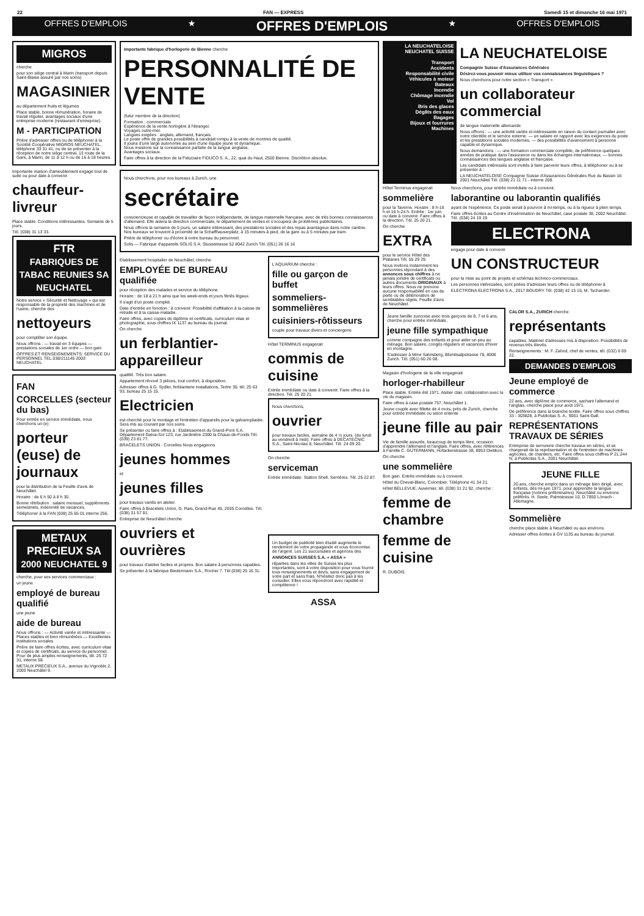22 FAN — EXPRESS Samedi 15 et dimanche 16 mai 1971
OFFRES D'EMPLOIS ★ OFFRES D'EMPLOIS ★ OFFRES D'EMPLOIS
MIGROS
cherche
pour son siège central à Marin (transport depuis Saint-Blaise assuré par nos soins)
MAGASINIER
au département fruits et légumes
Place stable, bonne rémunération, horaire de travail régulier, avantages sociaux d'une entreprise moderne (restaurant d'entreprise).
M - PARTICIPATION
Prière d'adresser offres ou de téléphoner à la Société Coopérative MIGROS NEUCHATEL, téléphone 33 31 41, ou de se présenter à la réception de notre siège central, 13 route de la Gare, à Marin, de 11 à 12 h ou de 16 à 18 heures.
Importante maison d'ameublement engage tout de suite ou pour date à convenir
chauffeur-livreur
Place stable. Conditions intéressantes. Semaine de 5 jours.
Tél. (038) 31 13 33.
FTR
FABRIQUES DE TABAC REUNIES SA NEUCHATEL
Notre service « Sécurité et Nettoyage » qui est responsable de la propreté des machines et de l'usine, cherche des
nettoyeurs
pour compléter son équipe.
Nous offrons : — travail en 3 équipes — prestations sociales de 1er ordre — bon gain
OFFRES ET RENSEIGNEMENTS: SERVICE DU PERSONNEL TEL.038/211145 2003 NEUCHATEL
FAN
CORCELLES (secteur du bas)
Pour entrée en service immédiate, nous cherchons un (e)
porteur (euse) de journaux
pour la distribution de la Feuille d'avis de Neuchâtel.
Horaire : de 6 h 50 à 8 h 30.
Bonne rétribution : salaire mensuel, suppléments semestriels, indemnité de vacances.
Téléphoner à la FAN (038) 25 65 01 interne 256.
METAUX PRECIEUX SA
2000 NEUCHATEL 9
cherche, pour ses services commerciaux :
un jeune
employé de bureau qualifié
une jeune
aide de bureau
Nous offrons : — Activité variée et intéressante — Places stables et bien rémunérées — Excellentes institutions sociales
Prière de faire offres écrites, avec curriculum vitae et copies de certificats, au service du personnel. Pour de plus amples renseignements, tél. 25 72 31, interne 58.
METAUX PRÉCIEUX S.A., avenue du Vignoble 2, 2000 Neuchâtel 9.
Importante fabrique d'horlogerie de Bienne cherche
PERSONNALITÉ DE VENTE
(futur membre de la direction)
Formation : commerciale
Expérience de la vente horlogère à l'étranger.
Voyages outre-mer.
Langues exigées : anglais, allemand, français.
Le poste offre de grandes possibilités à candidat rompu à la vente de montres de qualité.
Il jouira d'une large autonomie au sein d'une équipe jeune et dynamique.
Nous insistons sur la connaissance parfaite de la langue anglaise.
Avantages sociaux.
Faire offres à la direction de la Fiduciaire FIDUCO S. A., 22, quai du Haut, 2500 Bienne. Discrétion absolue.
Nous cherchons, pour nos bureaux à Zurich, une
secrétaire
consciencieuse et capable de travailler de façon indépendante, de langue maternelle française, avec de très bonnes connaissances d'allemand. Elle aidera la direction commerciale, le département de ventes et s'occupera de problèmes publicitaires.
Nous offrons la semaine de 5 jours, un salaire intéressant, des prestations sociales et des repas avantageux dans notre cantine. Nos bureaux se trouvent à proximité de la Schaffhauserplatz, à 15 minutes à pied, de la gare ou à 5 minutes par tram.
Prière de téléphoner ou d'écrire à notre bureau du personnel.
Solis — Fabrique d'appareils SOLIS S.A. Stussistrasse 52 8042 Zurich Tél. (051) 26 16 16
Etablissement hospitalier de Neuchâtel, cherche
EMPLOYÉE DE BUREAU qualifiée
pour réception des malades et service du téléphone.
Horaire : de 18 à 21 h ainsi que les week-ends et jours fériés légaux.
Il s'agit d'un poste complet.
Date d'entrée en fonction : à convenir. Possibilité d'affiliation à la caisse de retraite et à la caisse-maladie.
Faire offres, avec copies de diplôme et certificats, curriculum vitae et photographie, sous chiffres IX 1137 au bureau du journal.
On cherche
un ferblantier-appareilleur
qualifié. Très bon salaire.
Appartement rénové 3 pièces, tout confort, à disposition.
Adresser offres à G. Sydler, ferblanterie installations, Tertre 30, tél. 25 63 93, bureau 25 15 15.
Electricien
est cherché pour le montage et l'entretien d'appareils pour la galvanoplastie. Sera mis au courant par nos soins.
Se présenter ou faire offres à : Etablissement du Grand-Pont S.A. Département Galva-Sol 123, rue Jardinière 2300 la Chaux-de-Fonds Tél. (039) 23 81 77.
BRACELETS UNION - Corcelles Nous engageons
jeunes hommes
et
jeunes filles
pour travaux variés en atelier.
Faire offres à Bracelets Union, G. Rais, Grand-Rue 45, 2035 Corcelles. Tél. (038) 31 57 81.
Entreprise de Neuchâtel cherche
ouvriers et ouvrières
pour travaux d'atelier faciles et propres. Bon salaire à personnes capables.
Se présenter à la fabrique Biedermann S.A., Rocher 7. Tél.(038) 25 16 31.
L'AQUARIUM cherche :
fille ou garçon de buffet
sommeliers-sommelières
cuisiniers-rôtisseurs
couple pour travaux divers et conciergerie
Hôtel TERMINUS engagerait
commis de cuisine
Entrée immédiate ou date à convenir. Faire offres à la direction. Tél. 25 20 21.
Nous cherchons,
ouvrier
pour travaux faciles, semaine de 4 ½ jours. (du lundi au vendredi à midi). Faire offres à DECATECNIC S.A., Saint-Nicolas 8, Neuchâtel. Tél. 24 09 20.
On cherche
serviceman
Entrée immédiate. Station Shell, Serrières. Tél. 25 22 87.
Un budget de publicité bien étudié augmente le rendement de votre propagande et vous économise de l'argent. Les 21 succursales et agences des
ANNONCES SUISSES S.A. « ASSA »
réparties dans les villes de Suisse les plus importantes, sont à votre disposition pour vous fournir tous renseignements et devis, sans engagement de votre part et sans frais. N'hésitez donc pas à les consulter. Elles vous répondront avec rapidité et compétence !
ASSA
LA NEUCHATELOISE NEUCHATEL SUISSE
Transport
Accidents
Responsabilité civile
Véhicules à moteur
Bateaux
Incendie
Chômage incendie
Vol
Bris des glaces
Dégâts des eaux
Bagages
Bijoux et fourrures
Machines
LA NEUCHATELOISE
Compagnie Suisse d'Assurances Générales
Désirez-vous pouvoir mieux utiliser vos connaissances linguistiques ?
Nous cherchons pour notre section « Transport »
un collaborateur commercial
de langue maternelle allemande
Nous offrons : — une activité variée et intéressante en raison du contact journalier avec notre clientèle et le service externe. — un salaire en rapport avec les exigences du poste et les prestations sociales modernes, — des possibilités d'avancement à personne capable et dynamique.
Nous demandons : — une formation commerciale complète, de préférence quelques années de pratique dans l'assurance ou dans les échanges internationaux. — bonnes connaissances des langues anglaise et française.
Les candidats intéressés sont invités à faire parvenir leurs offres, à téléphoner ou à se présenter à :
LA NEUCHATELOISE Compagnie Suisse d'Assurances Générales Rue du Bassin 16 2001 Neuchâtel Tél. (038) 21 11 71 - interne 208.
Hôtel Terminus engagerait
sommelière
pour la Taverne. Horaire : 8 h-16 h et 16 h-24 h. Entrée : 1er juin ou date à convenir. Faire offres à la direction. Tél. 25 20 21.
On cherche
EXTRA
pour le service Hôtel des Platanes Tél. 55 29 29.
Nous invitons instamment les personnes répondant à des annonces sous chiffres à ne jamais joindre de certificats ou autres documents ORIGINAUX à leurs offres. Nous ne prenons aucune responsabilité en cas de perte ou de détérioration de semblables objets. Feuille d'avis de Neuchâtel.
Nous cherchons, pour entrée immédiate ou à convenir,
laborantine ou laborantin qualifiés
ayant de l'expérience. Ce poste serait à pourvoir à mi-temps, ou à la rigueur à plein temps.
Faire offres écrites au Centre d'insémination de Neuchâtel, case postale 38, 2002 Neuchâtel. Tél. (038) 24 19 19.
ELECTRONA
engage pour date à convenir
UN CONSTRUCTEUR
pour la mise au point de projets et schémas technico-commerciaux.
Les personnes intéressées, sont priées d'adresser leurs offres ou de téléphoner à
ELECTRONA ELECTRONA S.A., 2017 BOUDRY Tél. (038) 42 15 15, M. Tschander.
Jeune famille zuricoise avec trois garçons de 8, 7 et 6 ans, cherche pour entrée immédiate,
jeune fille sympathique
comme compagne des enfants et pour aider un peu au ménage. Bon salaire, congés réguliers et vacances d'hiver en montagne.
S'adresser à Mme Salvisberg, Blümlisalpstrasse 78, 8006 Zurich. Tél. (051) 60 26 08.
Magasin d'horlogerie de la ville engagerait
horloger-rhabilleur
Place stable. Entrée été 1971. Atelier clair, collaboration avec la vie du magasin.
Faire offres à case postale 757, Neuchâtel 1.
Jeune couple avec fillette de 4 mois, près de Zurich, cherche pour entrée immédiate ou selon entente
jeune fille au pair
Vie de famille assurée, beaucoup de temps libre, occasion d'apprendre l'allemand et l'anglais. Faire offres, avec références à Famille C. GUTERMANN, Hofackerstrasse 38, 8953 Dietikon.
On cherche
une sommelière
Bon gain. Entrée immédiate ou à convenir.
Hôtel du Cheval-Blanc, Colombier. Téléphone 41 34 21.
Hôtel BELLEVUE, Auvernier, tél. (038) 31 21 92, cherche :
femme de chambre
femme de cuisine
R. DUBOIS.
CALOR S.A., ZURICH cherche
représentants
capables. Matériel d'adresses mis à disposition. Possibilités de revenus très élevés.
Renseignements : M. F. Zahnd, chef de ventes, tél. (032) 6 69 22.
DEMANDES D'EMPLOIS
Jeune employé de commerce
22 ans, avec diplôme de commerce, sachant l'allemand et l'anglais, cherche place pour août 1971.
De préférence dans la branche textile. Faire offres sous chiffres 33 - 303828, à Publicitas S. A., 9001 Saint-Gall.
REPRÉSENTATIONS TRAVAUX DE SÉRIES
Entreprise de serrurerie cherche travaux en séries, et se chargerait de la représentation et de l'entretien de machines agricoles, de chantiers, etc. Faire offres sous chiffres P 21.244 N, à Publicitas S.A., 2001 Neuchâtel.
JEUNE FILLE
20 ans, cherche emploi dans un ménage bien dirigé, avec enfants, dès mi-juin 1971, pour apprendre la langue française (notions préliminaires). Neuchâtel ou environs préférés. H. Seele, Palmstrasse 10, D-7850 Lörrach - Allemagne.
Sommelière
cherche place stable à Neuchâtel ou aux environs.
Adresser offres écrites à GV 1135 au bureau du journal.